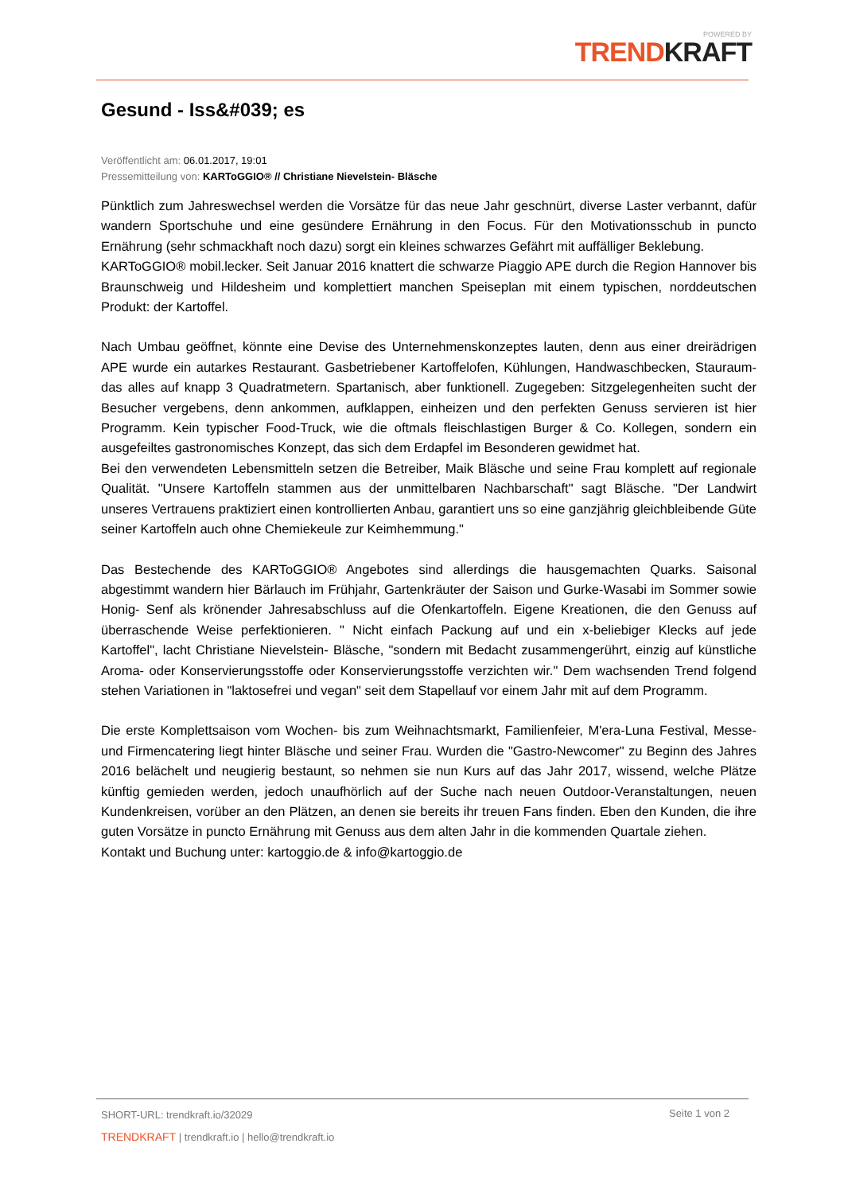POWERED BY
TRENDKRAFT
Gesund - Iss&#039; es
Veröffentlicht am: 06.01.2017, 19:01
Pressemitteilung von: KARToGGIO® // Christiane Nievelstein- Bläsche
Pünktlich zum Jahreswechsel werden die Vorsätze für das neue Jahr geschnürt, diverse Laster verbannt, dafür wandern Sportschuhe und eine gesündere Ernährung in den Focus. Für den Motivationsschub in puncto Ernährung (sehr schmackhaft noch dazu) sorgt ein kleines schwarzes Gefährt mit auffälliger Beklebung.
KARToGGIO® mobil.lecker. Seit Januar 2016 knattert die schwarze Piaggio APE durch die Region Hannover bis Braunschweig und Hildesheim und komplettiert manchen Speiseplan mit einem typischen, norddeutschen Produkt: der Kartoffel.
Nach Umbau geöffnet, könnte eine Devise des Unternehmenskonzeptes lauten, denn aus einer dreirädrigen APE wurde ein autarkes Restaurant. Gasbetriebener Kartoffelofen, Kühlungen, Handwaschbecken, Stauraum- das alles auf knapp 3 Quadratmetern. Spartanisch, aber funktionell. Zugegeben: Sitzgelegenheiten sucht der Besucher vergebens, denn ankommen, aufklappen, einheizen und den perfekten Genuss servieren ist hier Programm. Kein typischer Food-Truck, wie die oftmals fleischlastigen Burger & Co. Kollegen, sondern ein ausgefeiltes gastronomisches Konzept, das sich dem Erdapfel im Besonderen gewidmet hat.
Bei den verwendeten Lebensmitteln setzen die Betreiber, Maik Bläsche und seine Frau komplett auf regionale Qualität. "Unsere Kartoffeln stammen aus der unmittelbaren Nachbarschaft" sagt Bläsche. "Der Landwirt unseres Vertrauens praktiziert einen kontrollierten Anbau, garantiert uns so eine ganzjährig gleichbleibende Güte seiner Kartoffeln auch ohne Chemiekeule zur Keimhemmung."
Das Bestechende des KARToGGIO® Angebotes sind allerdings die hausgemachten Quarks. Saisonal abgestimmt wandern hier Bärlauch im Frühjahr, Gartenkräuter der Saison und Gurke-Wasabi im Sommer sowie Honig- Senf als krönender Jahresabschluss auf die Ofenkartoffeln. Eigene Kreationen, die den Genuss auf überraschende Weise perfektionieren. " Nicht einfach Packung auf und ein x-beliebiger Klecks auf jede Kartoffel", lacht Christiane Nievelstein- Bläsche, "sondern mit Bedacht zusammengerührt, einzig auf künstliche Aroma- oder Konservierungsstoffe oder Konservierungsstoffe verzichten wir." Dem wachsenden Trend folgend stehen Variationen in "laktosefrei und vegan" seit dem Stapellauf vor einem Jahr mit auf dem Programm.
Die erste Komplettsaison vom Wochen- bis zum Weihnachtsmarkt, Familienfeier, M'era-Luna Festival, Messe- und Firmencatering liegt hinter Bläsche und seiner Frau. Wurden die "Gastro-Newcomer" zu Beginn des Jahres 2016 belächelt und neugierig bestaunt, so nehmen sie nun Kurs auf das Jahr 2017, wissend, welche Plätze künftig gemieden werden, jedoch unaufhörlich auf der Suche nach neuen Outdoor-Veranstaltungen, neuen Kundenkreisen, vorüber an den Plätzen, an denen sie bereits ihr treuen Fans finden. Eben den Kunden, die ihre guten Vorsätze in puncto Ernährung mit Genuss aus dem alten Jahr in die kommenden Quartale ziehen.
Kontakt und Buchung unter: kartoggio.de & info@kartoggio.de
SHORT-URL: trendkraft.io/32029
Seite 1 von 2
TRENDKRAFT | trendkraft.io | hello@trendkraft.io